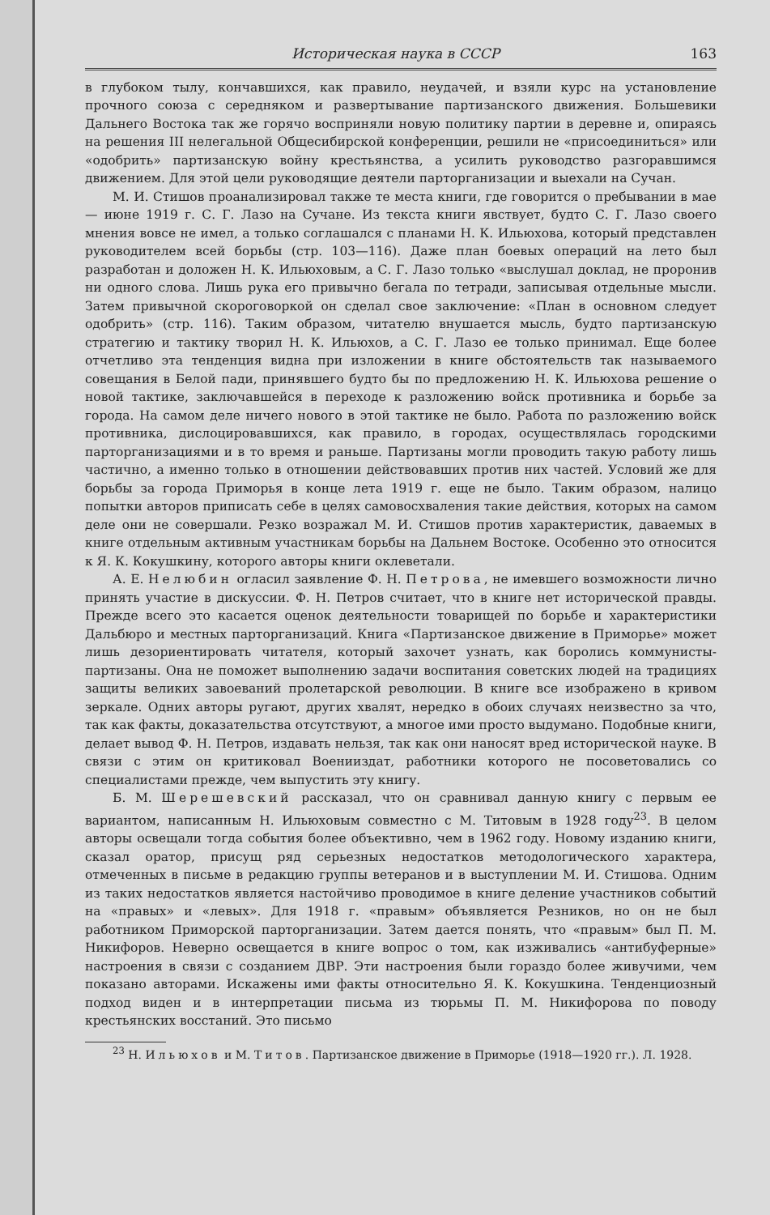Историческая наука в СССР 163
в глубоком тылу, кончавшихся, как правило, неудачей, и взяли курс на установление прочного союза с середняком и развертывание партизанского движения. Большевики Дальнего Востока так же горячо восприняли новую политику партии в деревне и, опираясь на решения III нелегальной Общесибирской конференции, решили не «присоединиться» или «одобрить» партизанскую войну крестьянства, а усилить руководство разгоравшимся движением. Для этой цели руководящие деятели парторганизации и выехали на Сучан.
М. И. Стишов проанализировал также те места книги, где говорится о пребывании в мае — июне 1919 г. С. Г. Лазо на Сучане. Из текста книги явствует, будто С. Г. Лазо своего мнения вовсе не имел, а только соглашался с планами Н. К. Ильюхова, который представлен руководителем всей борьбы (стр. 103—116). Даже план боевых операций на лето был разработан и доложен Н. К. Ильюховым, а С. Г. Лазо только «выслушал доклад, не проронив ни одного слова. Лишь рука его привычно бегала по тетради, записывая отдельные мысли. Затем привычной скороговоркой он сделал свое заключение: «План в основном следует одобрить» (стр. 116). Таким образом, читателю внушается мысль, будто партизанскую стратегию и тактику творил Н. К. Ильюхов, а С. Г. Лазо ее только принимал. Еще более отчетливо эта тенденция видна при изложении в книге обстоятельств так называемого совещания в Белой пади, принявшего будто бы по предложению Н. К. Ильюхова решение о новой тактике, заключавшейся в переходе к разложению войск противника и борьбе за города. На самом деле ничего нового в этой тактике не было. Работа по разложению войск противника, дислоцировавшихся, как правило, в городах, осуществлялась городскими парторганизациями и в то время и раньше. Партизаны могли проводить такую работу лишь частично, а именно только в отношении действовавших против них частей. Условий же для борьбы за города Приморья в конце лета 1919 г. еще не было. Таким образом, налицо попытки авторов приписать себе в целях самовосхваления такие действия, которых на самом деле они не совершали. Резко возражал М. И. Стишов против характеристик, даваемых в книге отдельным активным участникам борьбы на Дальнем Востоке. Особенно это относится к Я. К. Кокушкину, которого авторы книги оклеветали.
А. Е. Нелюбин огласил заявление Ф. Н. Петрова, не имевшего возможности лично принять участие в дискуссии. Ф. Н. Петров считает, что в книге нет исторической правды. Прежде всего это касается оценок деятельности товарищей по борьбе и характеристики Дальбюро и местных парторганизаций. Книга «Партизанское движение в Приморье» может лишь дезориентировать читателя, который захочет узнать, как боролись коммунисты-партизаны. Она не поможет выполнению задачи воспитания советских людей на традициях защиты великих завоеваний пролетарской революции. В книге все изображено в кривом зеркале. Одних авторы ругают, других хвалят, нередко в обоих случаях неизвестно за что, так как факты, доказательства отсутствуют, а многое ими просто выдумано. Подобные книги, делает вывод Ф. Н. Петров, издавать нельзя, так как они наносят вред исторической науке. В связи с этим он критиковал Военииздат, работники которого не посоветовались со специалистами прежде, чем выпустить эту книгу.
Б. М. Шерешевский рассказал, что он сравнивал данную книгу с первым ее вариантом, написанным Н. Ильюховым совместно с М. Титовым в 1928 году<sup>23</sup>. В целом авторы освещали тогда события более объективно, чем в 1962 году. Новому изданию книги, сказал оратор, присущ ряд серьезных недостатков методологического характера, отмеченных в письме в редакцию группы ветеранов и в выступлении М. И. Стишова. Одним из таких недостатков является настойчиво проводимое в книге деление участников событий на «правых» и «левых». Для 1918 г. «правым» объявляется Резников, но он не был работником Приморской парторганизации. Затем дается понять, что «правым» был П. М. Никифоров. Неверно освещается в книге вопрос о том, как изживались «антибуферные» настроения в связи с созданием ДВР. Эти настроения были гораздо более живучими, чем показано авторами. Искажены ими факты относительно Я. К. Кокушкина. Тенденциозный подход виден и в интерпретации письма из тюрьмы П. М. Никифорова по поводу крестьянских восстаний. Это письмо
<sup>23</sup> Н. Ильюхов и М. Титов. Партизанское движение в Приморье (1918—1920 гг.). Л. 1928.